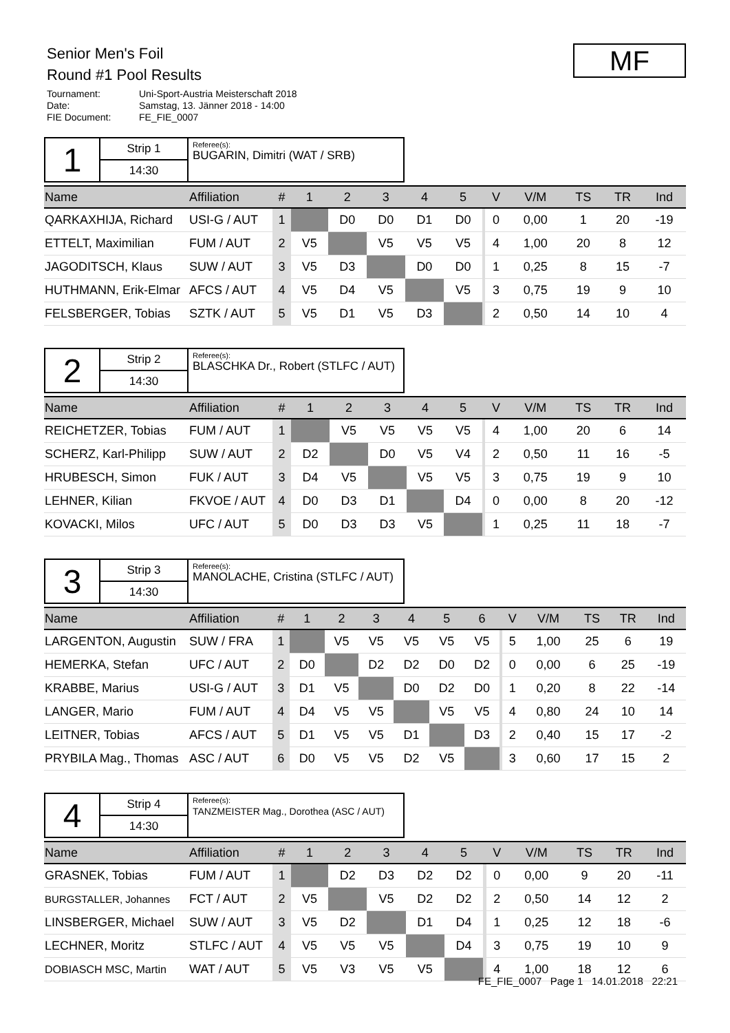Senior Men's Foil
Round #1 Pool Results
MF
Tournament: Uni-Sport-Austria Meisterschaft 2018
Date: Samstag, 13. Jänner 2018 - 14:00
FIE Document: FE_FIE_0007
| 1 | Strip 1 | Referee(s): BUGARIN, Dimitri (WAT / SRB) |
| | 14:30 | |
| Name | Affiliation | # | 1 | 2 | 3 | 4 | 5 | | V | V/M | TS | TR | Ind |
| --- | --- | --- | --- | --- | --- | --- | --- | --- | --- | --- | --- | --- | --- |
| QARKAXHIJA, Richard | USI-G / AUT | 1 | | D0 | D0 | D1 | D0 | | 0 | 0,00 | 1 | 20 | -19 |
| ETTELT, Maximilian | FUM / AUT | 2 | V5 | | V5 | V5 | V5 | | 4 | 1,00 | 20 | 8 | 12 |
| JAGODITSCH, Klaus | SUW / AUT | 3 | V5 | D3 | | D0 | D0 | | 1 | 0,25 | 8 | 15 | -7 |
| HUTHMANN, Erik-Elmar | AFCS / AUT | 4 | V5 | D4 | V5 | | V5 | | 3 | 0,75 | 19 | 9 | 10 |
| FELSBERGER, Tobias | SZTK / AUT | 5 | V5 | D1 | V5 | D3 | | | 2 | 0,50 | 14 | 10 | 4 |
| 2 | Strip 2 | Referee(s): BLASCHKA Dr., Robert (STLFC / AUT) |
| | 14:30 | |
| Name | Affiliation | # | 1 | 2 | 3 | 4 | 5 | | V | V/M | TS | TR | Ind |
| --- | --- | --- | --- | --- | --- | --- | --- | --- | --- | --- | --- | --- | --- |
| REICHETZER, Tobias | FUM / AUT | 1 | | V5 | V5 | V5 | V5 | | 4 | 1,00 | 20 | 6 | 14 |
| SCHERZ, Karl-Philipp | SUW / AUT | 2 | D2 | | D0 | V5 | V4 | | 2 | 0,50 | 11 | 16 | -5 |
| HRUBESCH, Simon | FUK / AUT | 3 | D4 | V5 | | V5 | V5 | | 3 | 0,75 | 19 | 9 | 10 |
| LEHNER, Kilian | FKVOE / AUT | 4 | D0 | D3 | D1 | | D4 | | 0 | 0,00 | 8 | 20 | -12 |
| KOVACKI, Milos | UFC / AUT | 5 | D0 | D3 | D3 | V5 | | | 1 | 0,25 | 11 | 18 | -7 |
| 3 | Strip 3 | Referee(s): MANOLACHE, Cristina (STLFC / AUT) |
| | 14:30 | |
| Name | Affiliation | # | 1 | 2 | 3 | 4 | 5 | 6 | | V | V/M | TS | TR | Ind |
| --- | --- | --- | --- | --- | --- | --- | --- | --- | --- | --- | --- | --- | --- | --- |
| LARGENTON, Augustin | SUW / FRA | 1 | | V5 | V5 | V5 | V5 | V5 | | 5 | 1,00 | 25 | 6 | 19 |
| HEMERKA, Stefan | UFC / AUT | 2 | D0 | | D2 | D2 | D0 | D2 | | 0 | 0,00 | 6 | 25 | -19 |
| KRABBE, Marius | USI-G / AUT | 3 | D1 | V5 | | D0 | D2 | D0 | | 1 | 0,20 | 8 | 22 | -14 |
| LANGER, Mario | FUM / AUT | 4 | D4 | V5 | V5 | | V5 | V5 | | 4 | 0,80 | 24 | 10 | 14 |
| LEITNER, Tobias | AFCS / AUT | 5 | D1 | V5 | V5 | D1 | | D3 | | 2 | 0,40 | 15 | 17 | -2 |
| PRYBILA Mag., Thomas | ASC / AUT | 6 | D0 | V5 | V5 | D2 | V5 | | | 3 | 0,60 | 17 | 15 | 2 |
| 4 | Strip 4 | Referee(s): TANZMEISTER Mag., Dorothea (ASC / AUT) |
| | 14:30 | |
| Name | Affiliation | # | 1 | 2 | 3 | 4 | 5 | | V | V/M | TS | TR | Ind |
| --- | --- | --- | --- | --- | --- | --- | --- | --- | --- | --- | --- | --- | --- |
| GRASNEK, Tobias | FUM / AUT | 1 | | D2 | D3 | D2 | D2 | | 0 | 0,00 | 9 | 20 | -11 |
| BURGSTALLER, Johannes | FCT / AUT | 2 | V5 | | V5 | D2 | D2 | | 2 | 0,50 | 14 | 12 | 2 |
| LINSBERGER, Michael | SUW / AUT | 3 | V5 | D2 | | D1 | D4 | | 1 | 0,25 | 12 | 18 | -6 |
| LECHNER, Moritz | STLFC / AUT | 4 | V5 | V5 | V5 | | D4 | | 3 | 0,75 | 19 | 10 | 9 |
| DOBIASCH MSC, Martin | WAT / AUT | 5 | V5 | V3 | V5 | V5 | | | 4 | 1,00 | 18 | 12 | 6 |
FE_FIE_0007 Page 1 14.01.2018 22:21